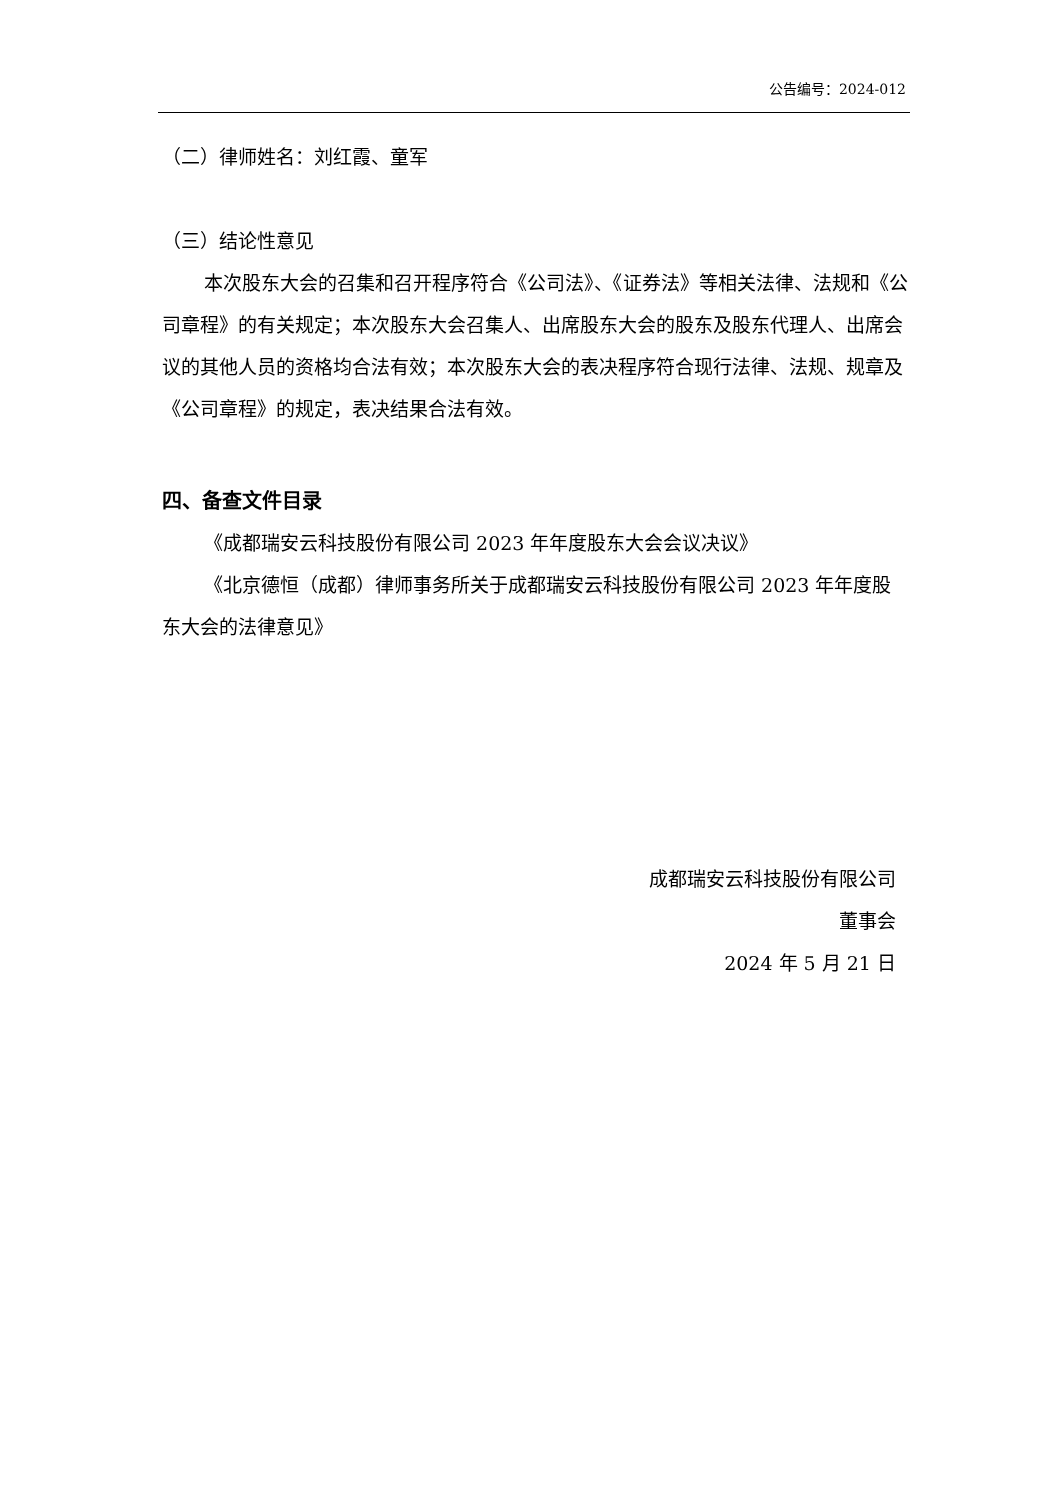公告编号：2024-012
（二）律师姓名：刘红霞、童军
（三）结论性意见
本次股东大会的召集和召开程序符合《公司法》、《证券法》等相关法律、法规和《公司章程》的有关规定；本次股东大会召集人、出席股东大会的股东及股东代理人、出席会议的其他人员的资格均合法有效；本次股东大会的表决程序符合现行法律、法规、规章及《公司章程》的规定，表决结果合法有效。
四、备查文件目录
《成都瑞安云科技股份有限公司 2023 年年度股东大会会议决议》
《北京德恒（成都）律师事务所关于成都瑞安云科技股份有限公司 2023 年年度股东大会的法律意见》
成都瑞安云科技股份有限公司
董事会
2024 年 5 月 21 日